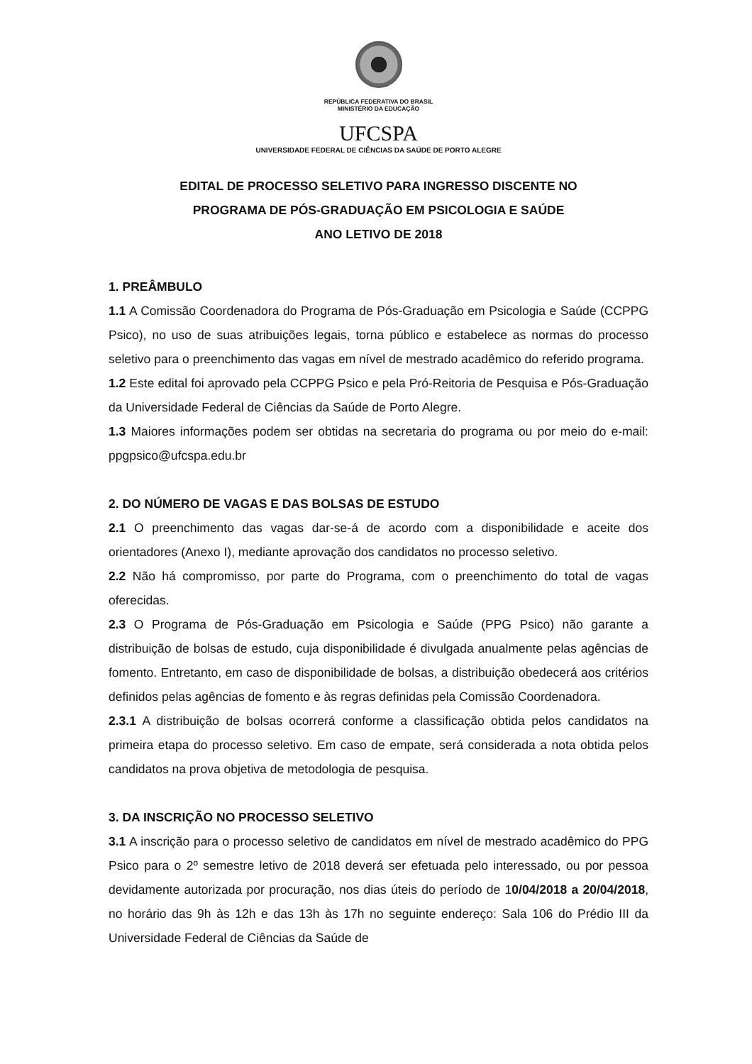REPÚBLICA FEDERATIVA DO BRASIL
MINISTÉRIO DA EDUCAÇÃO
UFCSPA
UNIVERSIDADE FEDERAL DE CIÊNCIAS DA SAÚDE DE PORTO ALEGRE
EDITAL DE PROCESSO SELETIVO PARA INGRESSO DISCENTE NO
PROGRAMA DE PÓS-GRADUAÇÃO EM PSICOLOGIA E SAÚDE
ANO LETIVO DE 2018
1. PREÂMBULO
1.1 A Comissão Coordenadora do Programa de Pós-Graduação em Psicologia e Saúde (CCPPG Psico), no uso de suas atribuições legais, torna público e estabelece as normas do processo seletivo para o preenchimento das vagas em nível de mestrado acadêmico do referido programa.
1.2 Este edital foi aprovado pela CCPPG Psico e pela Pró-Reitoria de Pesquisa e Pós-Graduação da Universidade Federal de Ciências da Saúde de Porto Alegre.
1.3 Maiores informações podem ser obtidas na secretaria do programa ou por meio do e-mail: ppgpsico@ufcspa.edu.br
2. DO NÚMERO DE VAGAS E DAS BOLSAS DE ESTUDO
2.1 O preenchimento das vagas dar-se-á de acordo com a disponibilidade e aceite dos orientadores (Anexo I), mediante aprovação dos candidatos no processo seletivo.
2.2 Não há compromisso, por parte do Programa, com o preenchimento do total de vagas oferecidas.
2.3 O Programa de Pós-Graduação em Psicologia e Saúde (PPG Psico) não garante a distribuição de bolsas de estudo, cuja disponibilidade é divulgada anualmente pelas agências de fomento. Entretanto, em caso de disponibilidade de bolsas, a distribuição obedecerá aos critérios definidos pelas agências de fomento e às regras definidas pela Comissão Coordenadora.
2.3.1 A distribuição de bolsas ocorrerá conforme a classificação obtida pelos candidatos na primeira etapa do processo seletivo. Em caso de empate, será considerada a nota obtida pelos candidatos na prova objetiva de metodologia de pesquisa.
3. DA INSCRIÇÃO NO PROCESSO SELETIVO
3.1 A inscrição para o processo seletivo de candidatos em nível de mestrado acadêmico do PPG Psico para o 2º semestre letivo de 2018 deverá ser efetuada pelo interessado, ou por pessoa devidamente autorizada por procuração, nos dias úteis do período de 10/04/2018 a 20/04/2018, no horário das 9h às 12h e das 13h às 17h no seguinte endereço: Sala 106 do Prédio III da Universidade Federal de Ciências da Saúde de